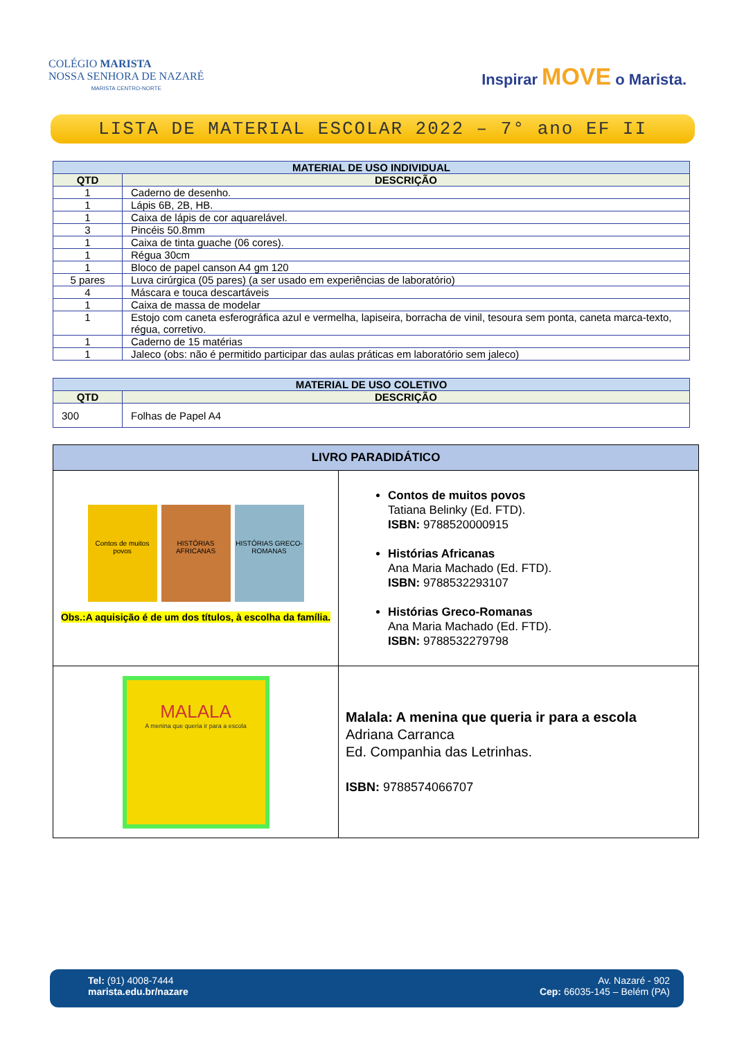COLÉGIO MARISTA
NOSSA SENHORA DE NAZARÉ
MARISTA CENTRO-NORTE
Inspirar MOVE o Marista.
LISTA DE MATERIAL ESCOLAR 2022 – 7° ano EF II
| MATERIAL DE USO INDIVIDUAL | |
| --- | --- |
| QTD | DESCRIÇÃO |
| 1 | Caderno de desenho. |
| 1 | Lápis 6B, 2B, HB. |
| 1 | Caixa de lápis de cor aquarelável. |
| 3 | Pincéis 50.8mm |
| 1 | Caixa de tinta guache (06 cores). |
| 1 | Régua 30cm |
| 1 | Bloco de papel canson A4 gm 120 |
| 5 pares | Luva cirúrgica (05 pares) (a ser usado em experiências de laboratório) |
| 4 | Máscara e touca descartáveis |
| 1 | Caixa de massa de modelar |
| 1 | Estojo com caneta esferográfica azul e vermelha, lapiseira, borracha de vinil, tesoura sem ponta, caneta marca-texto, régua, corretivo. |
| 1 | Caderno de 15 matérias |
| 1 | Jaleco (obs: não é permitido participar das aulas práticas em laboratório sem jaleco) |
| MATERIAL DE USO COLETIVO | |
| --- | --- |
| QTD | DESCRIÇÃO |
| 300 | Folhas de Papel A4 |
| LIVRO PARADIDÁTICO | |
| --- | --- |
| Contos de muitos povos HISTÓRIAS AFRICANAS HISTÓRIAS GRECO-ROMANAS Obs.:A aquisição é de um dos títulos, à escolha da família. | Contos de muitos povos Tatiana Belinky (Ed. FTD). ISBN: 9788520000915 Histórias Africanas Ana Maria Machado (Ed. FTD). ISBN: 9788532293107 Histórias Greco-Romanas Ana Maria Machado (Ed. FTD). ISBN: 9788532279798 |
| MALALA A menina que queria ir para a escola | Malala: A menina que queria ir para a escola Adriana Carranca Ed. Companhia das Letrinhas. ISBN: 9788574066707 |
Tel: (91) 4008-7444
marista.edu.br/nazare
Av. Nazaré - 902
Cep: 66035-145 – Belém (PA)